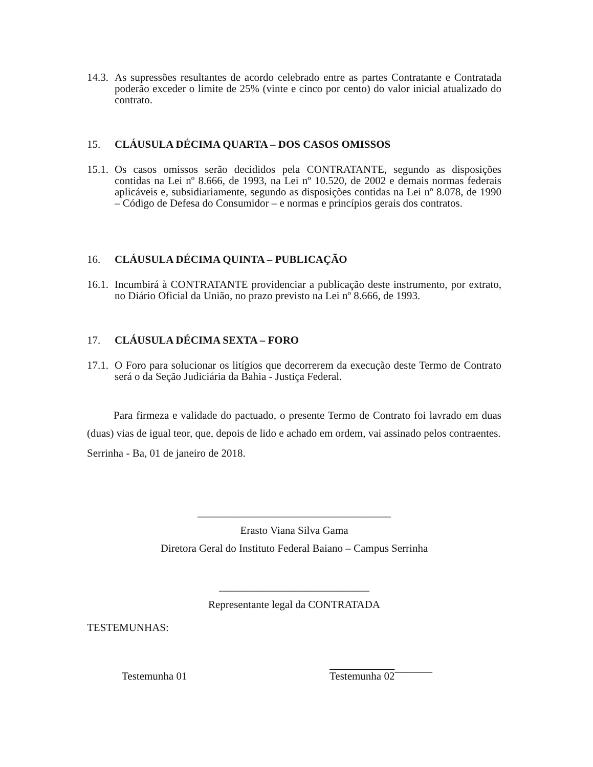14.3. As supressões resultantes de acordo celebrado entre as partes Contratante e Contratada poderão exceder o limite de 25% (vinte e cinco por cento) do valor inicial atualizado do contrato.
15. CLÁUSULA DÉCIMA QUARTA – DOS CASOS OMISSOS
15.1. Os casos omissos serão decididos pela CONTRATANTE, segundo as disposições contidas na Lei nº 8.666, de 1993, na Lei nº 10.520, de 2002 e demais normas federais aplicáveis e, subsidiariamente, segundo as disposições contidas na Lei nº 8.078, de 1990 – Código de Defesa do Consumidor – e normas e princípios gerais dos contratos.
16. CLÁUSULA DÉCIMA QUINTA – PUBLICAÇÃO
16.1. Incumbirá à CONTRATANTE providenciar a publicação deste instrumento, por extrato, no Diário Oficial da União, no prazo previsto na Lei nº 8.666, de 1993.
17. CLÁUSULA DÉCIMA SEXTA – FORO
17.1. O Foro para solucionar os litígios que decorrerem da execução deste Termo de Contrato será o da Seção Judiciária da Bahia - Justiça Federal.
Para firmeza e validade do pactuado, o presente Termo de Contrato foi lavrado em duas (duas) vias de igual teor, que, depois de lido e achado em ordem, vai assinado pelos contraentes.
Serrinha - Ba, 01 de janeiro de 2018.
____________________________________
Erasto Viana Silva Gama
Diretora Geral do Instituto Federal Baiano – Campus Serrinha
____________________________
Representante legal da CONTRATADA
TESTEMUNHAS:
Testemunha 01 Testemunha 02 _______